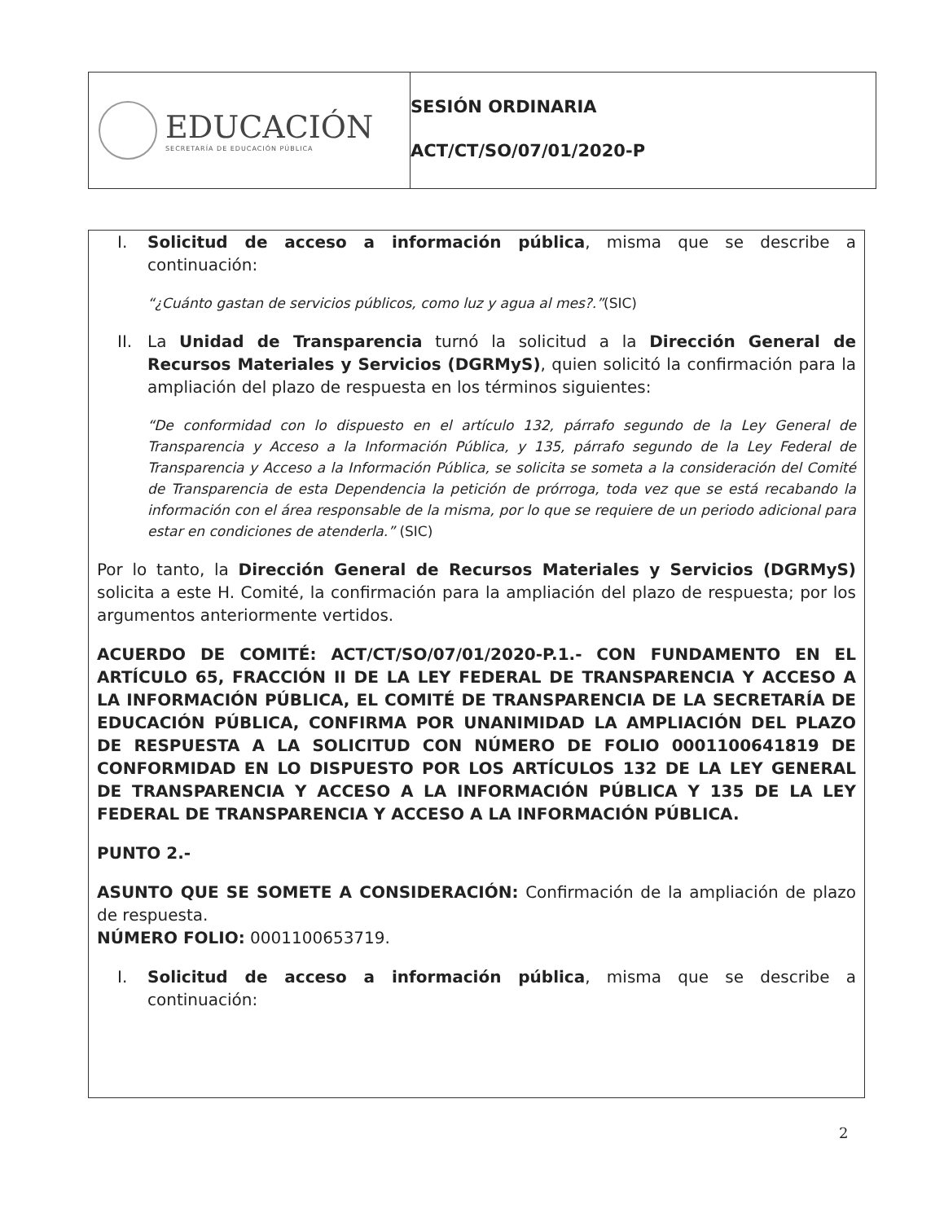EDUCACIÓN
SECRETARÍA DE EDUCACIÓN PÚBLICA
SESIÓN ORDINARIA
ACT/CT/SO/07/01/2020-P
I. Solicitud de acceso a información pública, misma que se describe a continuación:
“¿Cuánto gastan de servicios públicos, como luz y agua al mes?.”(SIC)
II. La Unidad de Transparencia turnó la solicitud a la Dirección General de Recursos Materiales y Servicios (DGRMyS), quien solicitó la confirmación para la ampliación del plazo de respuesta en los términos siguientes:
“De conformidad con lo dispuesto en el artículo 132, párrafo segundo de la Ley General de Transparencia y Acceso a la Información Pública, y 135, párrafo segundo de la Ley Federal de Transparencia y Acceso a la Información Pública, se solicita se someta a la consideración del Comité de Transparencia de esta Dependencia la petición de prórroga, toda vez que se está recabando la información con el área responsable de la misma, por lo que se requiere de un periodo adicional para estar en condiciones de atenderla.” (SIC)
Por lo tanto, la Dirección General de Recursos Materiales y Servicios (DGRMyS) solicita a este H. Comité, la confirmación para la ampliación del plazo de respuesta; por los argumentos anteriormente vertidos.
ACUERDO DE COMITÉ: ACT/CT/SO/07/01/2020-P.1.- CON FUNDAMENTO EN EL ARTÍCULO 65, FRACCIÓN II DE LA LEY FEDERAL DE TRANSPARENCIA Y ACCESO A LA INFORMACIÓN PÚBLICA, EL COMITÉ DE TRANSPARENCIA DE LA SECRETARÍA DE EDUCACIÓN PÚBLICA, CONFIRMA POR UNANIMIDAD LA AMPLIACIÓN DEL PLAZO DE RESPUESTA A LA SOLICITUD CON NÚMERO DE FOLIO 0001100641819 DE CONFORMIDAD EN LO DISPUESTO POR LOS ARTÍCULOS 132 DE LA LEY GENERAL DE TRANSPARENCIA Y ACCESO A LA INFORMACIÓN PÚBLICA Y 135 DE LA LEY FEDERAL DE TRANSPARENCIA Y ACCESO A LA INFORMACIÓN PÚBLICA.
PUNTO 2.-
ASUNTO QUE SE SOMETE A CONSIDERACIÓN: Confirmación de la ampliación de plazo de respuesta.
NÚMERO FOLIO: 0001100653719.
I. Solicitud de acceso a información pública, misma que se describe a continuación:
2